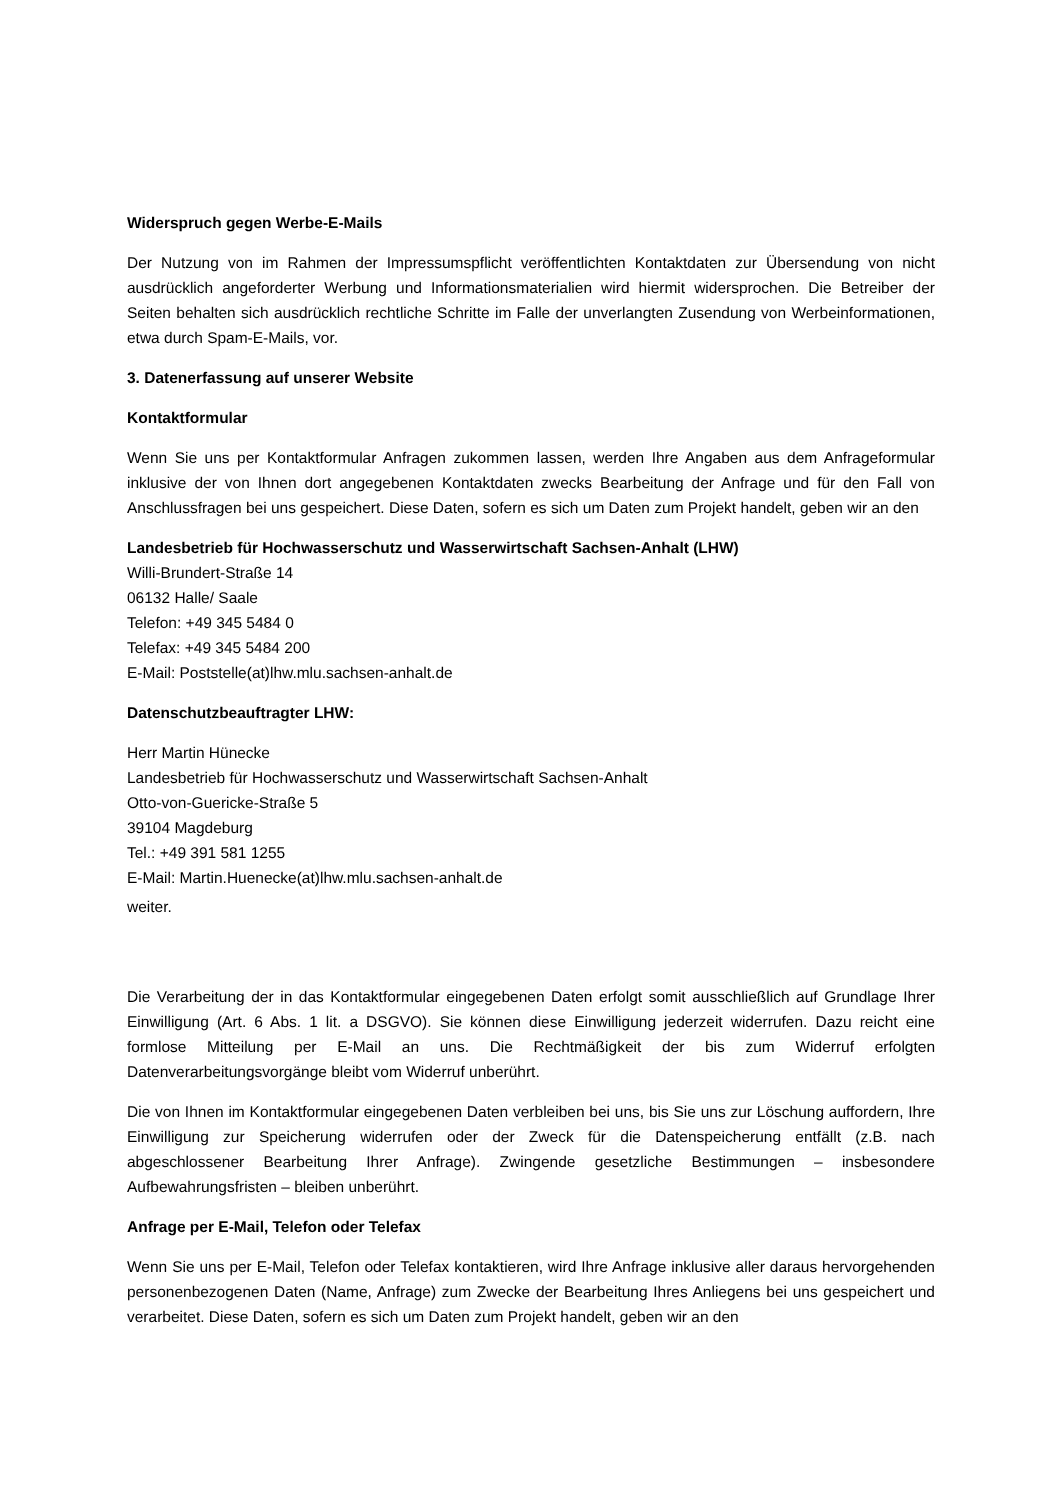Widerspruch gegen Werbe-E-Mails
Der Nutzung von im Rahmen der Impressumspflicht veröffentlichten Kontaktdaten zur Übersendung von nicht ausdrücklich angeforderter Werbung und Informationsmaterialien wird hiermit widersprochen. Die Betreiber der Seiten behalten sich ausdrücklich rechtliche Schritte im Falle der unverlangten Zusendung von Werbeinformationen, etwa durch Spam-E-Mails, vor.
3. Datenerfassung auf unserer Website
Kontaktformular
Wenn Sie uns per Kontaktformular Anfragen zukommen lassen, werden Ihre Angaben aus dem Anfrageformular inklusive der von Ihnen dort angegebenen Kontaktdaten zwecks Bearbeitung der Anfrage und für den Fall von Anschlussfragen bei uns gespeichert. Diese Daten, sofern es sich um Daten zum Projekt handelt, geben wir an den
Landesbetrieb für Hochwasserschutz und Wasserwirtschaft Sachsen-Anhalt (LHW)
Willi-Brundert-Straße 14
06132 Halle/ Saale
Telefon: +49 345 5484 0
Telefax: +49 345 5484 200
E-Mail: Poststelle(at)lhw.mlu.sachsen-anhalt.de
Datenschutzbeauftragter LHW:
Herr Martin Hünecke
Landesbetrieb für Hochwasserschutz und Wasserwirtschaft Sachsen-Anhalt
Otto-von-Guericke-Straße 5
39104 Magdeburg
Tel.: +49 391 581 1255
E-Mail: Martin.Huenecke(at)lhw.mlu.sachsen-anhalt.de
weiter.
Die Verarbeitung der in das Kontaktformular eingegebenen Daten erfolgt somit ausschließlich auf Grundlage Ihrer Einwilligung (Art. 6 Abs. 1 lit. a DSGVO). Sie können diese Einwilligung jederzeit widerrufen. Dazu reicht eine formlose Mitteilung per E-Mail an uns. Die Rechtmäßigkeit der bis zum Widerruf erfolgten Datenverarbeitungsvorgänge bleibt vom Widerruf unberührt.
Die von Ihnen im Kontaktformular eingegebenen Daten verbleiben bei uns, bis Sie uns zur Löschung auffordern, Ihre Einwilligung zur Speicherung widerrufen oder der Zweck für die Datenspeicherung entfällt (z.B. nach abgeschlossener Bearbeitung Ihrer Anfrage). Zwingende gesetzliche Bestimmungen – insbesondere Aufbewahrungsfristen – bleiben unberührt.
Anfrage per E-Mail, Telefon oder Telefax
Wenn Sie uns per E-Mail, Telefon oder Telefax kontaktieren, wird Ihre Anfrage inklusive aller daraus hervorgehenden personenbezogenen Daten (Name, Anfrage) zum Zwecke der Bearbeitung Ihres Anliegens bei uns gespeichert und verarbeitet. Diese Daten, sofern es sich um Daten zum Projekt handelt, geben wir an den